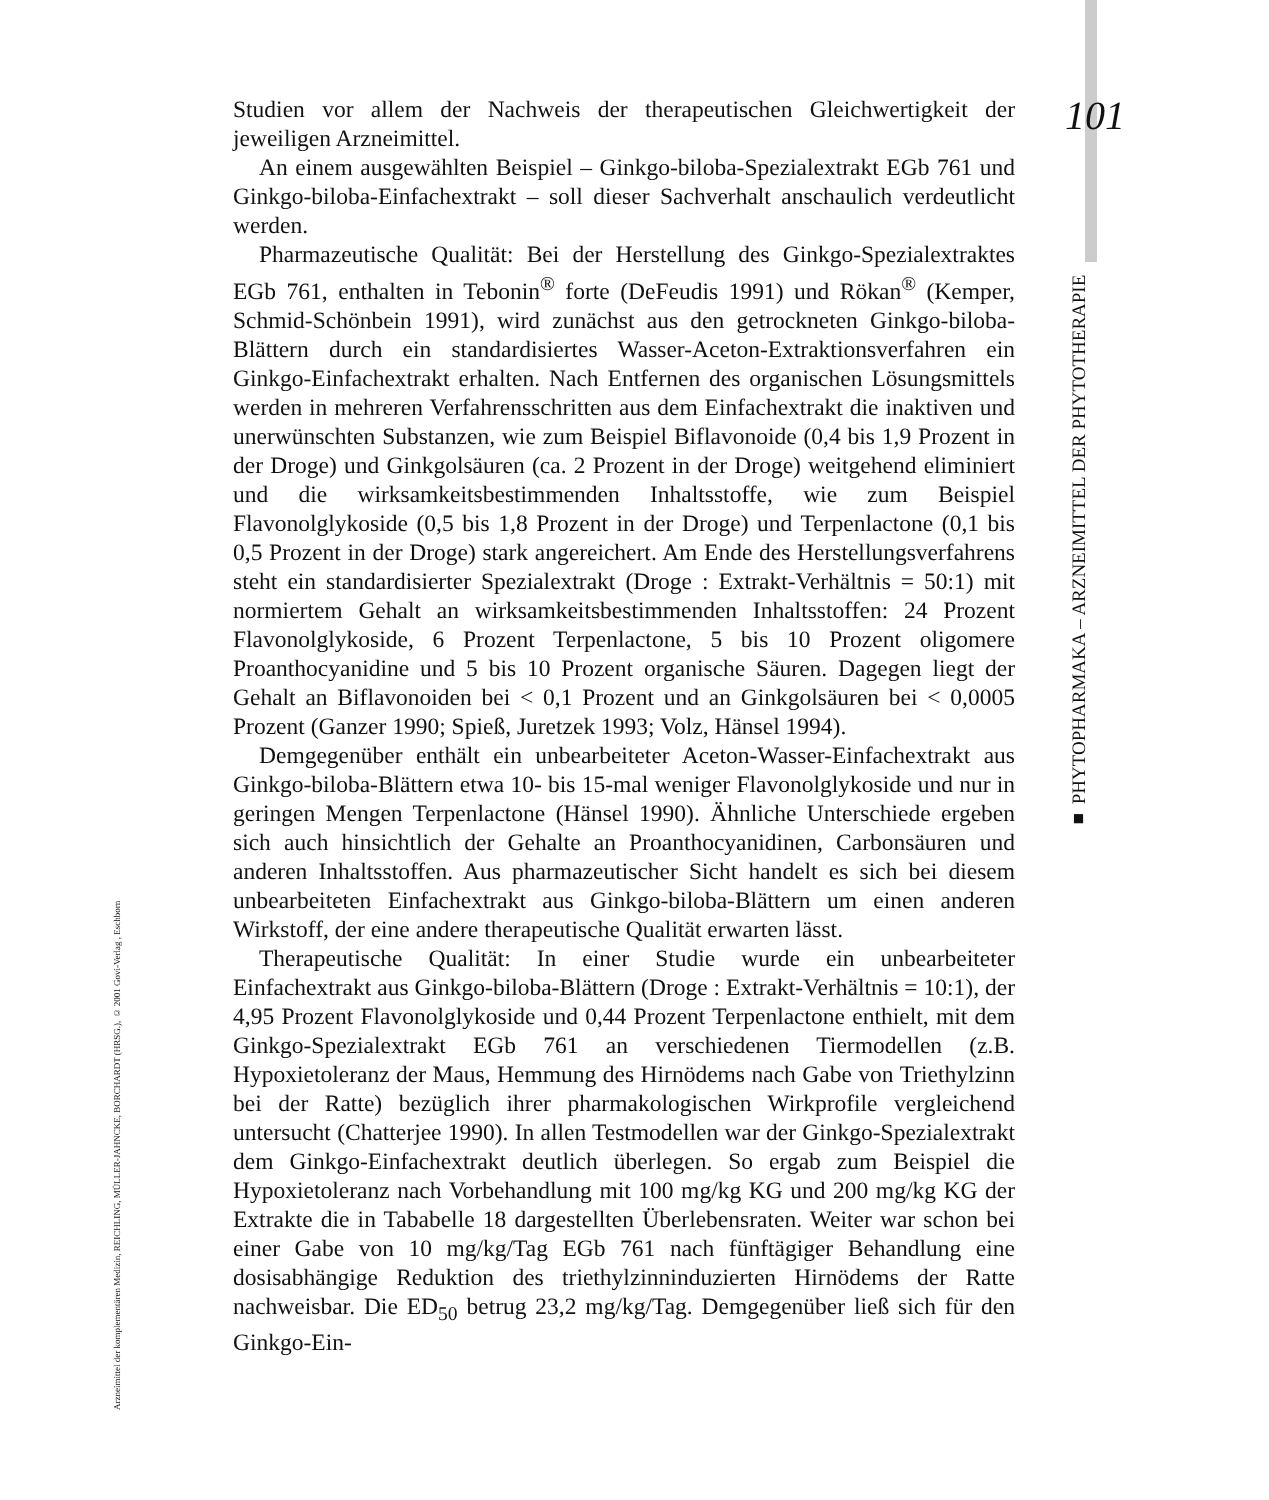101
Studien vor allem der Nachweis der therapeutischen Gleichwertigkeit der jeweiligen Arzneimittel.
An einem ausgewählten Beispiel – Ginkgo-biloba-Spezialextrakt EGb 761 und Ginkgo-biloba-Einfachextrakt – soll dieser Sachverhalt anschaulich verdeutlicht werden.
Pharmazeutische Qualität: Bei der Herstellung des Ginkgo-Spezialextraktes EGb 761, enthalten in Tebonin<sup>®</sup> forte (DeFeudis 1991) und Rökan<sup>®</sup> (Kemper, Schmid-Schönbein 1991), wird zunächst aus den getrockneten Ginkgo-biloba-Blättern durch ein standardisiertes Wasser-Aceton-Extraktionsverfahren ein Ginkgo-Einfachextrakt erhalten. Nach Entfernen des organischen Lösungsmittels werden in mehreren Verfahrensschritten aus dem Einfachextrakt die inaktiven und unerwünschten Substanzen, wie zum Beispiel Biflavonoide (0,4 bis 1,9 Prozent in der Droge) und Ginkgolsäuren (ca. 2 Prozent in der Droge) weitgehend eliminiert und die wirksamkeitsbestimmenden Inhaltsstoffe, wie zum Beispiel Flavonolglykoside (0,5 bis 1,8 Prozent in der Droge) und Terpenlactone (0,1 bis 0,5 Prozent in der Droge) stark angereichert. Am Ende des Herstellungsverfahrens steht ein standardisierter Spezialextrakt (Droge : Extrakt-Verhältnis = 50:1) mit normiertem Gehalt an wirksamkeitsbestimmenden Inhaltsstoffen: 24 Prozent Flavonolglykoside, 6 Prozent Terpenlactone, 5 bis 10 Prozent oligomere Proanthocyanidine und 5 bis 10 Prozent organische Säuren. Dagegen liegt der Gehalt an Biflavonoiden bei < 0,1 Prozent und an Ginkgolsäuren bei < 0,0005 Prozent (Ganzer 1990; Spieß, Juretzek 1993; Volz, Hänsel 1994).
Demgegenüber enthält ein unbearbeiteter Aceton-Wasser-Einfachextrakt aus Ginkgo-biloba-Blättern etwa 10- bis 15-mal weniger Flavonolglykoside und nur in geringen Mengen Terpenlactone (Hänsel 1990). Ähnliche Unterschiede ergeben sich auch hinsichtlich der Gehalte an Proanthocyanidinen, Carbonsäuren und anderen Inhaltsstoffen. Aus pharmazeutischer Sicht handelt es sich bei diesem unbearbeiteten Einfachextrakt aus Ginkgo-biloba-Blättern um einen anderen Wirkstoff, der eine andere therapeutische Qualität erwarten lässt.
Therapeutische Qualität: In einer Studie wurde ein unbearbeiteter Einfachextrakt aus Ginkgo-biloba-Blättern (Droge : Extrakt-Verhältnis = 10:1), der 4,95 Prozent Flavonolglykoside und 0,44 Prozent Terpenlactone enthielt, mit dem Ginkgo-Spezialextrakt EGb 761 an verschiedenen Tiermodellen (z.B. Hypoxietoleranz der Maus, Hemmung des Hirnödems nach Gabe von Triethylzinn bei der Ratte) bezüglich ihrer pharmakologischen Wirkprofile vergleichend untersucht (Chatterjee 1990). In allen Testmodellen war der Ginkgo-Spezialextrakt dem Ginkgo-Einfachextrakt deutlich überlegen. So ergab zum Beispiel die Hypoxietoleranz nach Vorbehandlung mit 100 mg/kg KG und 200 mg/kg KG der Extrakte die in Tababelle 18 dargestellten Überlebensraten. Weiter war schon bei einer Gabe von 10 mg/kg/Tag EGb 761 nach fünftägiger Behandlung eine dosisabhängige Reduktion des triethylzinninduzierten Hirnödems der Ratte nachweisbar. Die ED<sub>50</sub> betrug 23,2 mg/kg/Tag. Demgegenüber ließ sich für den Ginkgo-Ein-
■ PHYTOPHARMAKA – ARZNEIMITTEL DER PHYTOTHERAPIE
Arzneimittel der komplementären Medizin, REICHLING, MÜLLER-JAHNCKE, BORCHARDT (HRSG.), © 2001 Govi-Verlag , Eschborn